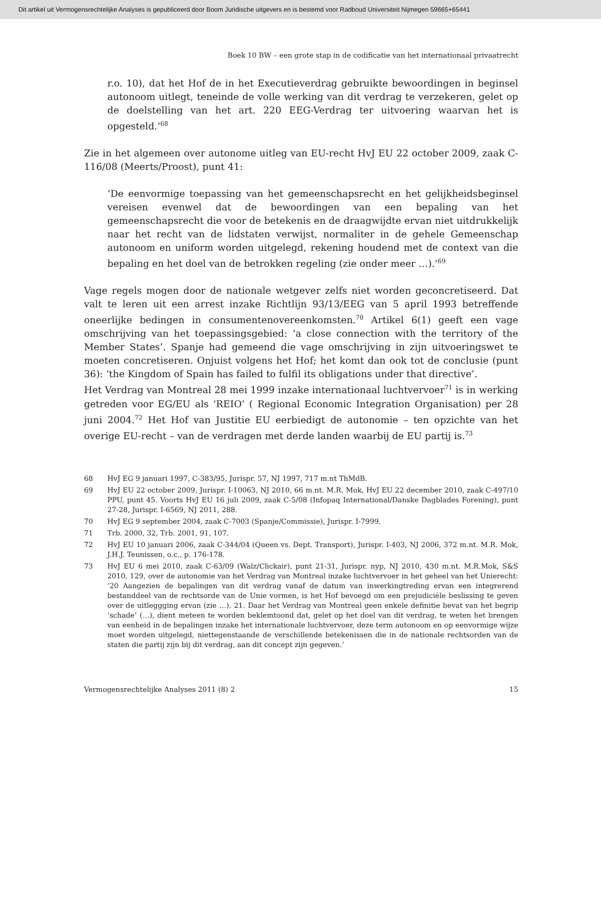Dit artikel uit Vermogensrechtelijke Analyses is gepubliceerd door Boom Juridische uitgevers en is bestemd voor Radboud Universiteit Nijmegen 59665+65441
Boek 10 BW – een grote stap in de codificatie van het internationaal privaatrecht
r.o. 10), dat het Hof de in het Executieverdrag gebruikte bewoordingen in beginsel autonoom uitlegt, teneinde de volle werking van dit verdrag te verzekeren, gelet op de doelstelling van het art. 220 EEG-Verdrag ter uitvoering waarvan het is opgesteld.’<sup>68</sup>
Zie in het algemeen over autonome uitleg van EU-recht HvJ EU 22 october 2009, zaak C-116/08 (Meerts/Proost), punt 41:
‘De eenvormige toepassing van het gemeenschapsrecht en het gelijkheidsbeginsel vereisen evenwel dat de bewoordingen van een bepaling van het gemeenschapsrecht die voor de betekenis en de draagwijdte ervan niet uitdrukkelijk naar het recht van de lidstaten verwijst, normaliter in de gehele Gemeenschap autonoom en uniform worden uitgelegd, rekening houdend met de context van die bepaling en het doel van de betrokken regeling (zie onder meer …).’<sup>69</sup>
Vage regels mogen door de nationale wetgever zelfs niet worden geconcretiseerd. Dat valt te leren uit een arrest inzake Richtlijn 93/13/EEG van 5 april 1993 betreffende oneerlijke bedingen in consumentenovereenkomsten.<sup>70</sup> Artikel 6(1) geeft een vage omschrijving van het toepassingsgebied: ‘a close connection with the territory of the Member States’. Spanje had gemeend die vage omschrijving in zijn uitvoeringswet te moeten concretiseren. Onjuist volgens het Hof; het komt dan ook tot de conclusie (punt 36): ‘the Kingdom of Spain has failed to fulfil its obligations under that directive’.
Het Verdrag van Montreal 28 mei 1999 inzake internationaal luchtvervoer<sup>71</sup> is in werking getreden voor EG/EU als ‘REIO’ ( Regional Economic Integration Organisation) per 28 juni 2004.<sup>72</sup> Het Hof van Justitie EU eerbiedigt de autonomie – ten opzichte van het overige EU-recht – van de verdragen met derde landen waarbij de EU partij is.<sup>73</sup>
68 HvJ EG 9 januari 1997, C-383/95, Jurispr. 57, NJ 1997, 717 m.nt ThMdB.
69 HvJ EU 22 october 2009, Jurispr. I-10063, NJ 2010, 66 m.nt. M.R. Mok, HvJ EU 22 december 2010, zaak C-497/10 PPU, punt 45. Voorts HvJ EU 16 juli 2009, zaak C-5/08 (Infopaq International/Danske Dagblades Forening), punt 27-28, Jurispr. I-6569, NJ 2011, 288.
70 HvJ EG 9 september 2004, zaak C-7003 (Spanje/Commissie), Jurispr. I-7999.
71 Trb. 2000, 32, Trb. 2001, 91, 107.
72 HvJ EU 10 januari 2006, zaak C-344/04 (Queen vs. Dept. Transport), Jurispr. I-403, NJ 2006, 372 m.nt. M.R. Mok, J.H.J. Teunissen, o.c., p. 176-178.
73 HvJ EU 6 mei 2010, zaak C-63/09 (Walz/Clickair), punt 21-31, Jurispr. nyp, NJ 2010, 430 m.nt. M.R.Mok, S&S 2010, 129, over de autonomie van het Verdrag van Montreal inzake luchtvervoer in het geheel van het Unierecht: ‘20 Aangezien de bepalingen van dit verdrag vanaf de datum van inwerkingtreding ervan een integrerend bestanddeel van de rechtsorde van de Unie vormen, is het Hof bevoegd om een prejudiciële beslissing te geven over de uitleggging ervan (zie …). 21. Daar het Verdrag van Montreal geen enkele definitie bevat van het begrip ‘schade’ (…), dient meteen te worden beklemtoond dat, gelet op het doel van dit verdrag, te weten het brengen van eenheid in de bepalingen inzake het internationale luchtvervoer, deze term autonoom en op eenvormige wijze moet worden uitgelegd, niettegenstaande de verschillende betekenissen die in de nationale rechtsorden van de staten die partij zijn bij dit verdrag, aan dit concept zijn gegeven.’
Vermogensrechtelijke Analyses 2011 (8) 2 15